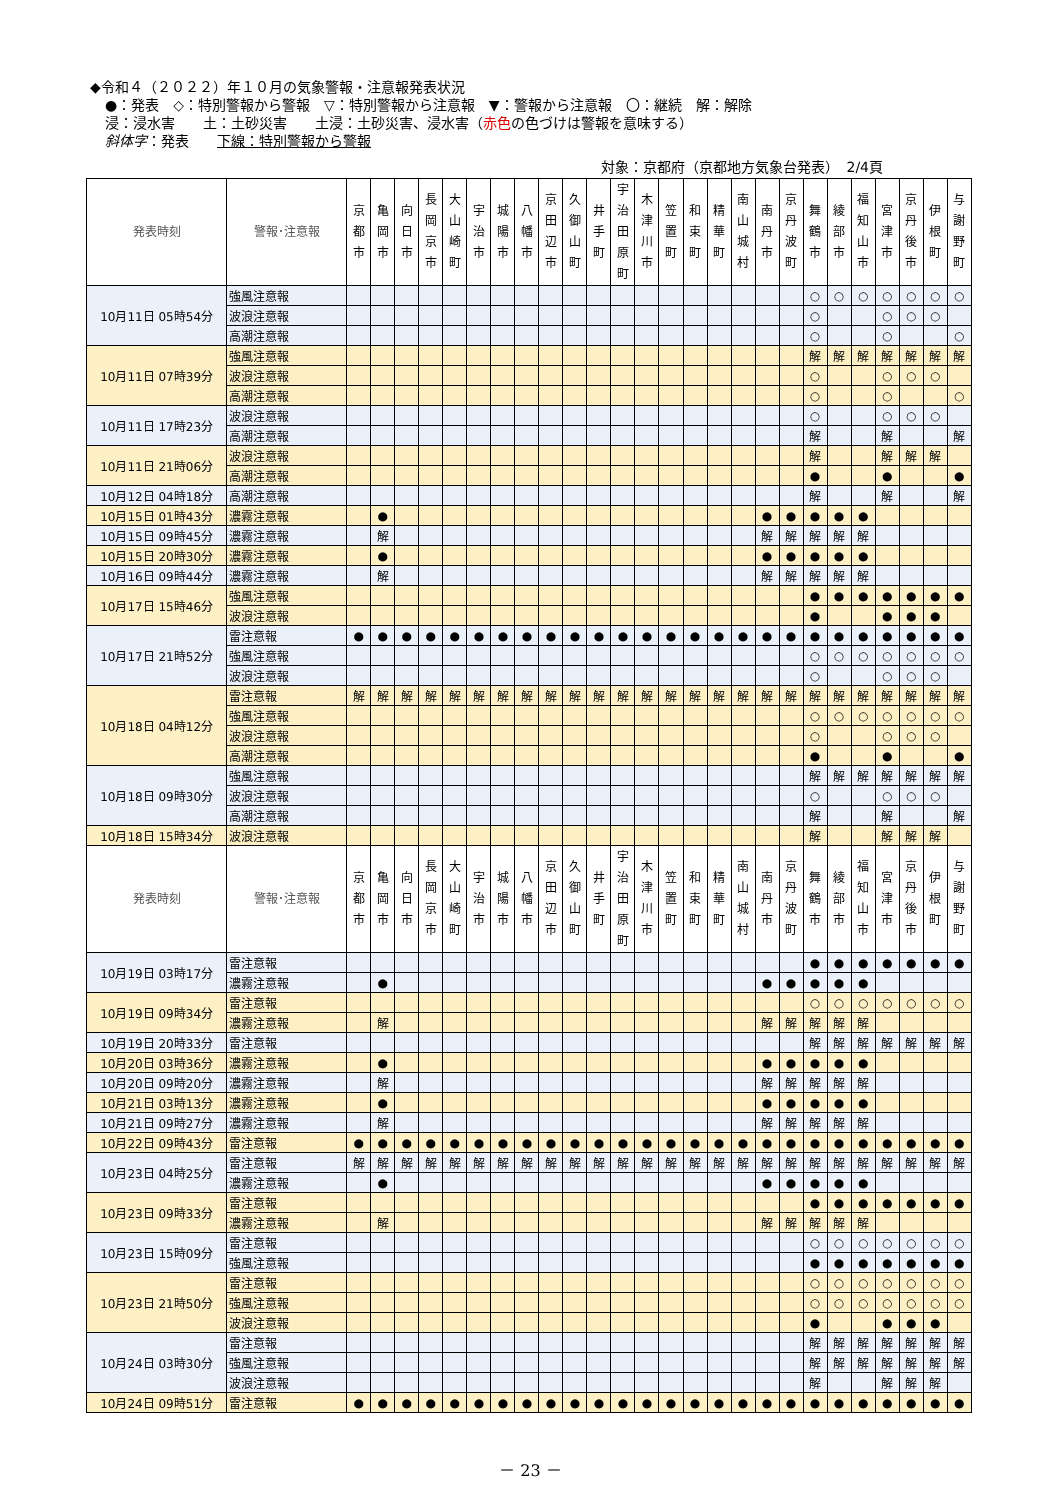◆令和４（２０２２）年１０月の気象警報・注意報発表状況
●：発表　◇：特別警報から警報　▽：特別警報から注意報　▼：警報から注意報　〇：継続　解：解除
浸：浸水害　　土：土砂災害　　土浸：土砂災害、浸水害（赤色の色づけは警報を意味する）
斜体字：発表　　下線：特別警報から警報
対象：京都府（京都地方気象台発表）　2/4頁
| 発表時刻 | 警報･注意報 | 京 都 市 | 亀 岡 市 | 向 日 市 | 長 岡 京 市 | 大 山 崎 町 | 宇 治 市 | 城 陽 市 | 八 幡 市 | 京 田 辺 市 | 久 御 山 町 | 井 手 町 | 宇 治 田 原 町 | 木 津 川 市 | 笠 置 町 | 和 束 町 | 精 華 町 | 南 山 城 村 | 南 丹 市 | 京 丹 波 町 | 舞 鶴 市 | 綾 部 市 | 福 知 山 市 | 宮 津 市 | 京 丹 後 市 | 伊 根 町 | 与 謝 野 町 |
| --- | --- | --- | --- | --- | --- | --- | --- | --- | --- | --- | --- | --- | --- | --- | --- | --- | --- | --- | --- | --- | --- | --- | --- | --- | --- | --- | --- |
| 10月11日 05時54分 | 強風注意報 | | | | | | | | | | | | | | | | | | | | ○ | ○ | ○ | ○ | ○ | ○ | ○ |
| | 波浪注意報 | | | | | | | | | | | | | | | | | | | | ○ | | | ○ | ○ | ○ | |
| | 高潮注意報 | | | | | | | | | | | | | | | | | | | | ○ | | | ○ | | | ○ |
| 10月11日 07時39分 | 強風注意報 | | | | | | | | | | | | | | | | | | | | 解 | 解 | 解 | 解 | 解 | 解 | 解 |
| | 波浪注意報 | | | | | | | | | | | | | | | | | | | | ○ | | | ○ | ○ | ○ | |
| | 高潮注意報 | | | | | | | | | | | | | | | | | | | | ○ | | | ○ | | | ○ |
| 10月11日 17時23分 | 波浪注意報 | | | | | | | | | | | | | | | | | | | | ○ | | | ○ | ○ | ○ | |
| | 高潮注意報 | | | | | | | | | | | | | | | | | | | | 解 | | | 解 | | | 解 |
| 10月11日 21時06分 | 波浪注意報 | | | | | | | | | | | | | | | | | | | | 解 | | | 解 | 解 | 解 | |
| | 高潮注意報 | | | | | | | | | | | | | | | | | | | | ● | | | ● | | | ● |
| 10月12日 04時18分 | 高潮注意報 | | | | | | | | | | | | | | | | | | | | 解 | | | 解 | | | 解 |
| 10月15日 01時43分 | 濃霧注意報 | | ● | | | | | | | | | | | | | | | | ● | ● | ● | ● | ● | | | | |
| 10月15日 09時45分 | 濃霧注意報 | | 解 | | | | | | | | | | | | | | | | 解 | 解 | 解 | 解 | 解 | | | | |
| 10月15日 20時30分 | 濃霧注意報 | | ● | | | | | | | | | | | | | | | | ● | ● | ● | ● | ● | | | | |
| 10月16日 09時44分 | 濃霧注意報 | | 解 | | | | | | | | | | | | | | | | 解 | 解 | 解 | 解 | 解 | | | | |
| 10月17日 15時46分 | 強風注意報 | | | | | | | | | | | | | | | | | | | | ● | ● | ● | ● | ● | ● | ● |
| | 波浪注意報 | | | | | | | | | | | | | | | | | | | | ● | | | ● | ● | ● | |
| 10月17日 21時52分 | 雷注意報 | ● | ● | ● | ● | ● | ● | ● | ● | ● | ● | ● | ● | ● | ● | ● | ● | ● | ● | ● | ● | ● | ● | ● | ● | ● | ● |
| | 強風注意報 | | | | | | | | | | | | | | | | | | | | ○ | ○ | ○ | ○ | ○ | ○ | ○ |
| | 波浪注意報 | | | | | | | | | | | | | | | | | | | | ○ | | | ○ | ○ | ○ | |
| 10月18日 04時12分 | 雷注意報 | 解 | 解 | 解 | 解 | 解 | 解 | 解 | 解 | 解 | 解 | 解 | 解 | 解 | 解 | 解 | 解 | 解 | 解 | 解 | 解 | 解 | 解 | 解 | 解 | 解 | 解 |
| | 強風注意報 | | | | | | | | | | | | | | | | | | | | ○ | ○ | ○ | ○ | ○ | ○ | ○ |
| | 波浪注意報 | | | | | | | | | | | | | | | | | | | | ○ | | | ○ | ○ | ○ | |
| | 高潮注意報 | | | | | | | | | | | | | | | | | | | | ● | | | ● | | | ● |
| 10月18日 09時30分 | 強風注意報 | | | | | | | | | | | | | | | | | | | | 解 | 解 | 解 | 解 | 解 | 解 | 解 |
| | 波浪注意報 | | | | | | | | | | | | | | | | | | | | ○ | | | ○ | ○ | ○ | |
| | 高潮注意報 | | | | | | | | | | | | | | | | | | | | 解 | | | 解 | | | 解 |
| 10月18日 15時34分 | 波浪注意報 | | | | | | | | | | | | | | | | | | | | 解 | | | 解 | 解 | 解 | |
| 発表時刻 | 警報･注意報 | 京 都 市 | 亀 岡 市 | 向 日 市 | 長 岡 京 市 | 大 山 崎 町 | 宇 治 市 | 城 陽 市 | 八 幡 市 | 京 田 辺 市 | 久 御 山 町 | 井 手 町 | 宇 治 田 原 町 | 木 津 川 市 | 笠 置 町 | 和 束 町 | 精 華 町 | 南 山 城 村 | 南 丹 市 | 京 丹 波 町 | 舞 鶴 市 | 綾 部 市 | 福 知 山 市 | 宮 津 市 | 京 丹 後 市 | 伊 根 町 | 与 謝 野 町 |
| 10月19日 03時17分 | 雷注意報 | | | | | | | | | | | | | | | | | | | | ● | ● | ● | ● | ● | ● | ● |
| | 濃霧注意報 | | ● | | | | | | | | | | | | | | | | ● | ● | ● | ● | ● | | | | |
| 10月19日 09時34分 | 雷注意報 | | | | | | | | | | | | | | | | | | | | ○ | ○ | ○ | ○ | ○ | ○ | ○ |
| | 濃霧注意報 | | 解 | | | | | | | | | | | | | | | | 解 | 解 | 解 | 解 | 解 | | | | |
| 10月19日 20時33分 | 雷注意報 | | | | | | | | | | | | | | | | | | | | 解 | 解 | 解 | 解 | 解 | 解 | 解 |
| 10月20日 03時36分 | 濃霧注意報 | | ● | | | | | | | | | | | | | | | | ● | ● | ● | ● | ● | | | | |
| 10月20日 09時20分 | 濃霧注意報 | | 解 | | | | | | | | | | | | | | | | 解 | 解 | 解 | 解 | 解 | | | | |
| 10月21日 03時13分 | 濃霧注意報 | | ● | | | | | | | | | | | | | | | | ● | ● | ● | ● | ● | | | | |
| 10月21日 09時27分 | 濃霧注意報 | | 解 | | | | | | | | | | | | | | | | 解 | 解 | 解 | 解 | 解 | | | | |
| 10月22日 09時43分 | 雷注意報 | ● | ● | ● | ● | ● | ● | ● | ● | ● | ● | ● | ● | ● | ● | ● | ● | ● | ● | ● | ● | ● | ● | ● | ● | ● | ● |
| 10月23日 04時25分 | 雷注意報 | 解 | 解 | 解 | 解 | 解 | 解 | 解 | 解 | 解 | 解 | 解 | 解 | 解 | 解 | 解 | 解 | 解 | 解 | 解 | 解 | 解 | 解 | 解 | 解 | 解 | 解 |
| | 濃霧注意報 | | ● | | | | | | | | | | | | | | | | ● | ● | ● | ● | ● | | | | |
| 10月23日 09時33分 | 雷注意報 | | | | | | | | | | | | | | | | | | | | ● | ● | ● | ● | ● | ● | ● |
| | 濃霧注意報 | | 解 | | | | | | | | | | | | | | | | 解 | 解 | 解 | 解 | 解 | | | | |
| 10月23日 15時09分 | 雷注意報 | | | | | | | | | | | | | | | | | | | | ○ | ○ | ○ | ○ | ○ | ○ | ○ |
| | 強風注意報 | | | | | | | | | | | | | | | | | | | | ● | ● | ● | ● | ● | ● | ● |
| 10月23日 21時50分 | 雷注意報 | | | | | | | | | | | | | | | | | | | | ○ | ○ | ○ | ○ | ○ | ○ | ○ |
| | 強風注意報 | | | | | | | | | | | | | | | | | | | | ○ | ○ | ○ | ○ | ○ | ○ | ○ |
| | 波浪注意報 | | | | | | | | | | | | | | | | | | | | ● | | | ● | ● | ● | |
| 10月24日 03時30分 | 雷注意報 | | | | | | | | | | | | | | | | | | | | 解 | 解 | 解 | 解 | 解 | 解 | 解 |
| | 強風注意報 | | | | | | | | | | | | | | | | | | | | 解 | 解 | 解 | 解 | 解 | 解 | 解 |
| | 波浪注意報 | | | | | | | | | | | | | | | | | | | | 解 | | | 解 | 解 | 解 | |
| 10月24日 09時51分 | 雷注意報 | ● | ● | ● | ● | ● | ● | ● | ● | ● | ● | ● | ● | ● | ● | ● | ● | ● | ● | ● | ● | ● | ● | ● | ● | ● | ● |
－ 23 －